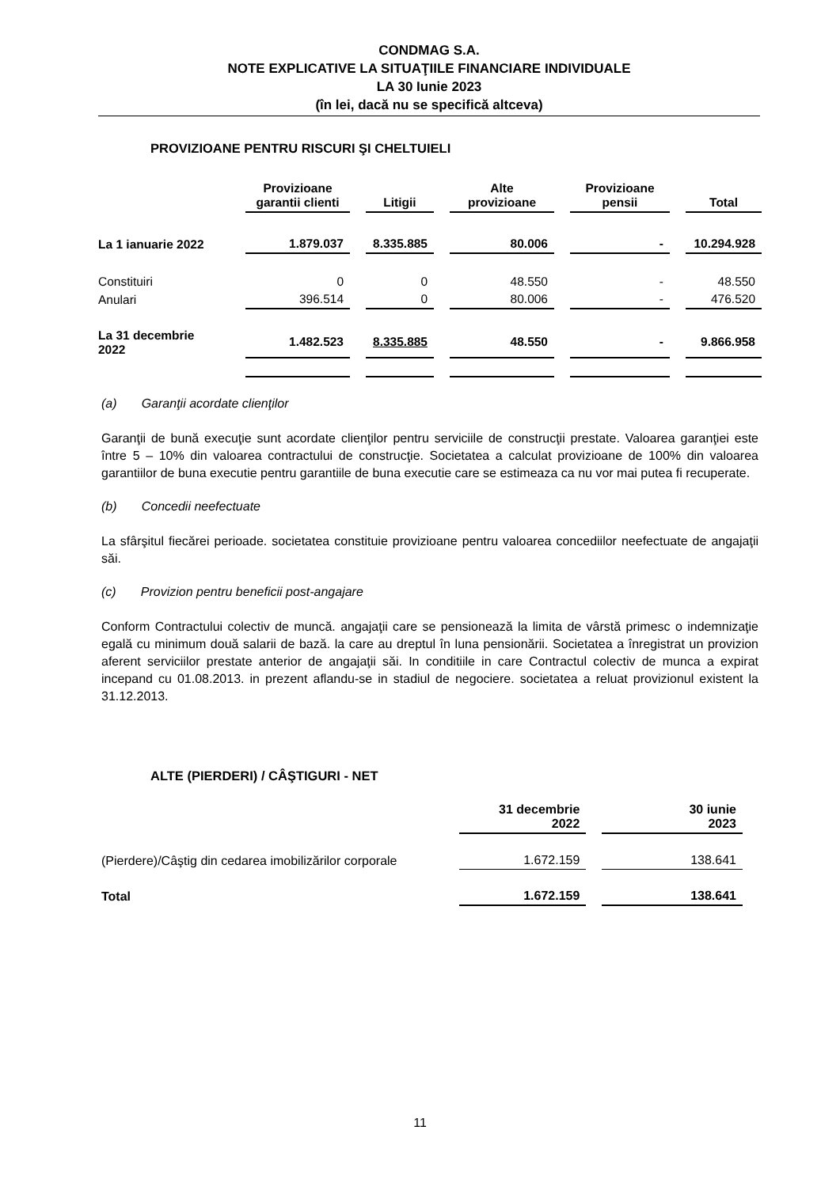CONDMAG S.A.
NOTE EXPLICATIVE LA SITUAŢIILE FINANCIARE INDIVIDUALE
LA 30 Iunie 2023
(în lei, dacă nu se specifică altceva)
PROVIZIOANE PENTRU RISCURI ŞI CHELTUIELI
| | Provizioane garantii clienti | Litigii | Alte provizioane | Provizioane pensii | Total |
| --- | --- | --- | --- | --- | --- |
| La 1 ianuarie 2022 | 1.879.037 | 8.335.885 | 80.006 | - | 10.294.928 |
| Constituiri | 0 | 0 | 48.550 | - | 48.550 |
| Anulari | 396.514 | 0 | 80.006 | - | 476.520 |
| La 31 decembrie 2022 | 1.482.523 | 8.335.885 | 48.550 | - | 9.866.958 |
(a) Garanţii acordate clienţilor
Garanţii de bună execuţie sunt acordate clienţilor pentru serviciile de construcţii prestate. Valoarea garanţiei este între 5 – 10% din valoarea contractului de construcţie. Societatea a calculat provizioane de 100% din valoarea garantiilor de buna executie pentru garantiile de buna executie care se estimeaza ca nu vor mai putea fi recuperate.
(b) Concedii neefectuate
La sfârşitul fiecărei perioade. societatea constituie provizioane pentru valoarea concediilor neefectuate de angajaţii săi.
(c) Provizion pentru beneficii post-angajare
Conform Contractului colectiv de muncă. angajaţii care se pensionează la limita de vârstă primesc o indemnizaţie egală cu minimum două salarii de bază. la care au dreptul în luna pensionării. Societatea a înregistrat un provizion aferent serviciilor prestate anterior de angajaţii săi. In conditiile in care Contractul colectiv de munca a expirat incepand cu 01.08.2013. in prezent aflandu-se in stadiul de negociere. societatea a reluat provizionul existent la 31.12.2013.
ALTE (PIERDERI) / CÂŞTIGURI - NET
| | 31 decembrie 2022 | 30 iunie 2023 |
| --- | --- | --- |
| (Pierdere)/Câştig din cedarea imobilizărilor corporale | 1.672.159 | 138.641 |
| Total | 1.672.159 | 138.641 |
11